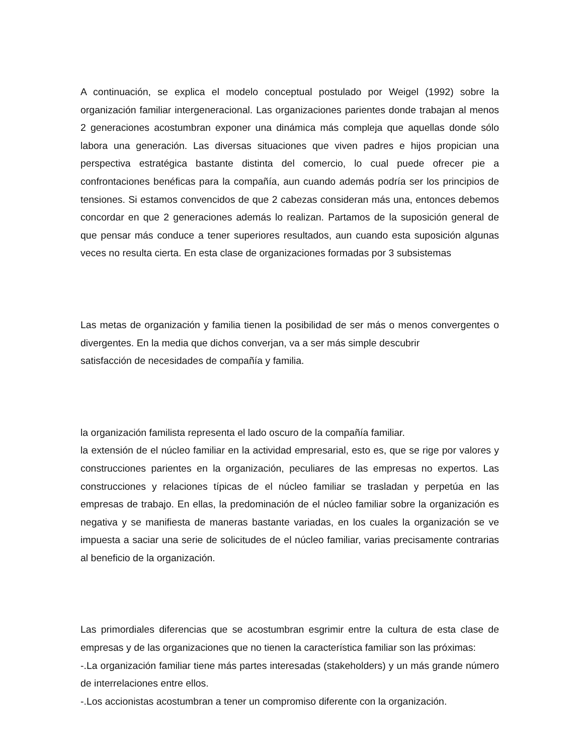A continuación, se explica el modelo conceptual postulado por Weigel (1992) sobre la organización familiar intergeneracional. Las organizaciones parientes donde trabajan al menos 2 generaciones acostumbran exponer una dinámica más compleja que aquellas donde sólo labora una generación. Las diversas situaciones que viven padres e hijos propician una perspectiva estratégica bastante distinta del comercio, lo cual puede ofrecer pie a confrontaciones benéficas para la compañía, aun cuando además podría ser los principios de tensiones. Si estamos convencidos de que 2 cabezas consideran más una, entonces debemos concordar en que 2 generaciones además lo realizan. Partamos de la suposición general de que pensar más conduce a tener superiores resultados, aun cuando esta suposición algunas veces no resulta cierta. En esta clase de organizaciones formadas por 3 subsistemas
Las metas de organización y familia tienen la posibilidad de ser más o menos convergentes o divergentes. En la media que dichos converjan, va a ser más simple descubrir
satisfacción de necesidades de compañía y familia.
la organización familista representa el lado oscuro de la compañía familiar.
la extensión de el núcleo familiar en la actividad empresarial, esto es, que se rige por valores y construcciones parientes en la organización, peculiares de las empresas no expertos. Las construcciones y relaciones típicas de el núcleo familiar se trasladan y perpetúa en las empresas de trabajo. En ellas, la predominación de el núcleo familiar sobre la organización es negativa y se manifiesta de maneras bastante variadas, en los cuales la organización se ve impuesta a saciar una serie de solicitudes de el núcleo familiar, varias precisamente contrarias al beneficio de la organización.
Las primordiales diferencias que se acostumbran esgrimir entre la cultura de esta clase de empresas y de las organizaciones que no tienen la característica familiar son las próximas:
-.La organización familiar tiene más partes interesadas (stakeholders) y un más grande número de interrelaciones entre ellos.
-.Los accionistas acostumbran a tener un compromiso diferente con la organización.